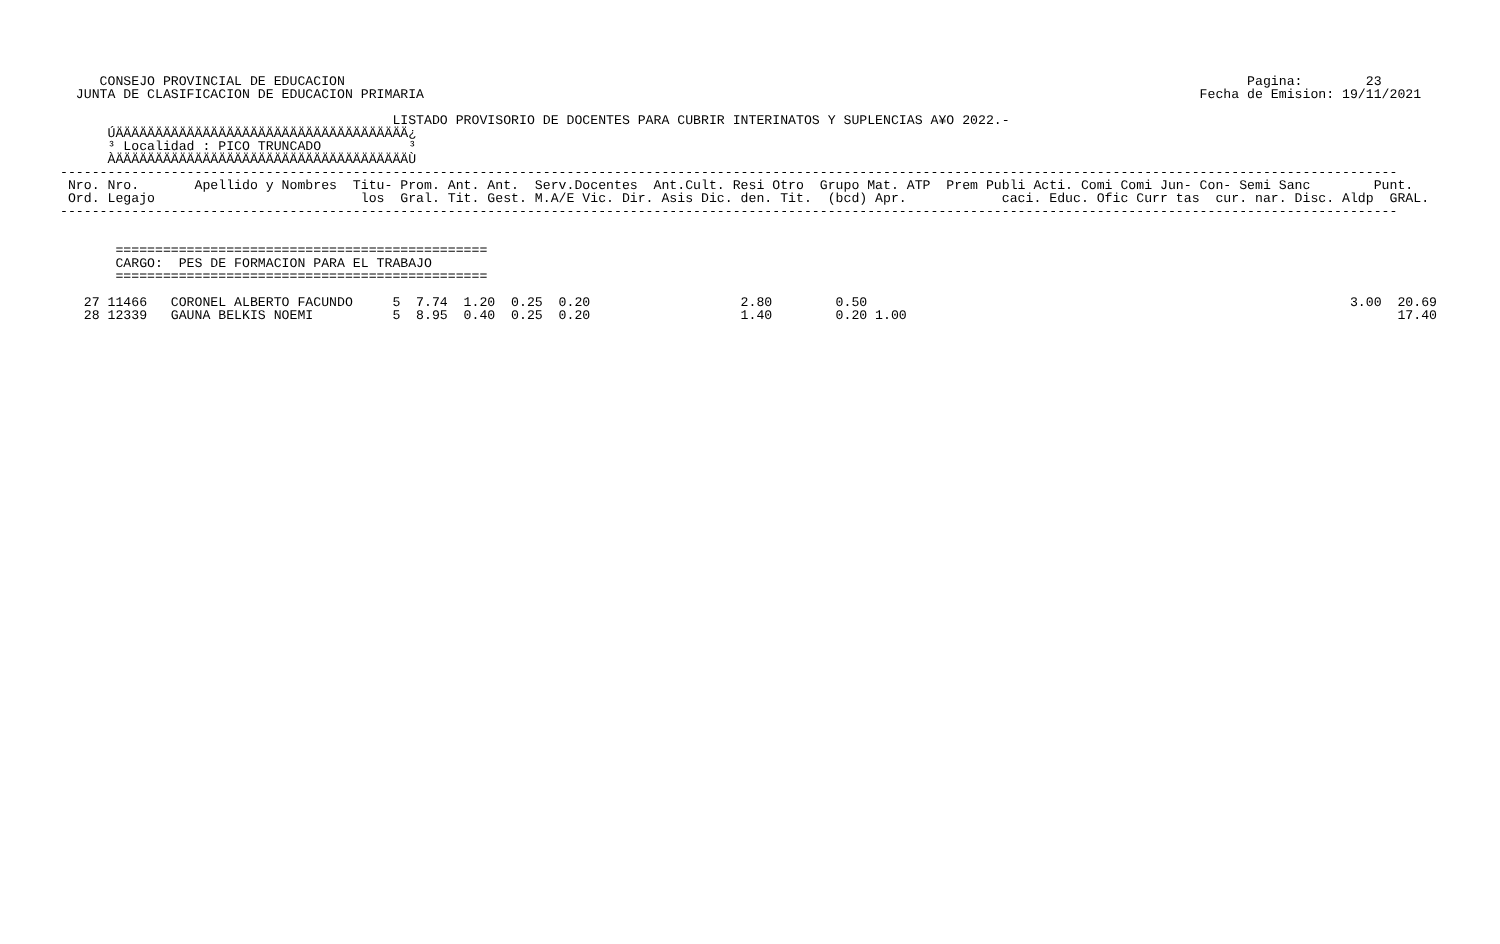CONSEJO PROVINCIAL DE EDUCACION                                                                                                                  Pagina:        23
  JUNTA DE CLASIFICACION DE EDUCACION PRIMARIA                                                                                                  Fecha de Emision: 19/11/2021

                                          LISTADO PROVISORIO DE DOCENTES PARA CUBRIR INTERINATOS Y SUPLENCIAS A¥O 2022.-
      ÚÄÄÄÄÄÄÄÄÄÄÄÄÄÄÄÄÄÄÄÄÄÄÄÄÄÄÄÄÄÄÄÄÄÄÄÄÄ¿
      ³ Localidad : PICO TRUNCADO           ³
      ÀÄÄÄÄÄÄÄÄÄÄÄÄÄÄÄÄÄÄÄÄÄÄÄÄÄÄÄÄÄÄÄÄÄÄÄÄÄÙ
-------------------------------------------------------------------------------------------------------------------------------------------------------------------------
 Nro. Nro.       Apellido y Nombres  Titu- Prom. Ant. Ant.  Serv.Docentes  Ant.Cult. Resi Otro  Grupo Mat. ATP  Prem Publi Acti. Comi Comi Jun- Con- Semi Sanc        Punt.
 Ord. Legajo                          los  Gral. Tit. Gest. M.A/E Vic. Dir. Asis Dic. den. Tit.  (bcd) Apr.            caci. Educ. Ofic Curr tas  cur. nar. Disc. Aldp  GRAL.
-------------------------------------------------------------------------------------------------------------------------------------------------------------------------


       ===============================================
       CARGO:  PES DE FORMACION PARA EL TRABAJO
       ===============================================

   27 11466   CORONEL ALBERTO FACUNDO     5  7.74  1.20  0.25  0.20                   2.80        0.50                                                             3.00  20.69
   28 12339   GAUNA BELKIS NOEMI          5  8.95  0.40  0.25  0.20                   1.40        0.20 1.00                                                              17.40